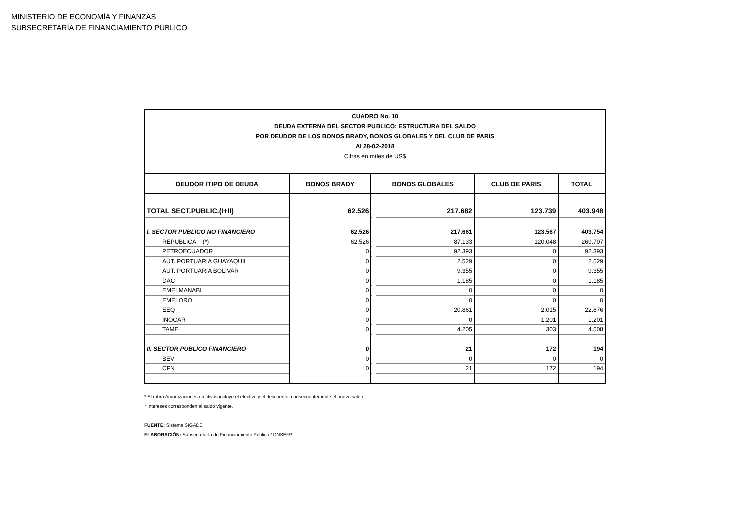MINISTERIO DE ECONOMÍA Y FINANZAS
SUBSECRETARÍA DE FINANCIAMIENTO PÚBLICO
| CUADRO No. 10 DEUDA EXTERNA DEL SECTOR PUBLICO: ESTRUCTURA DEL SALDO POR DEUDOR DE LOS BONOS BRADY, BONOS GLOBALES Y DEL CLUB DE PARIS Al 28-02-2018 Cifras en miles de US$ | | | | |
| DEUDOR /TIPO DE DEUDA | BONOS BRADY | BONOS GLOBALES | CLUB DE PARIS | TOTAL |
| TOTAL SECT.PUBLIC.(I+II) | 62.526 | 217.682 | 123.739 | 403.948 |
| I. SECTOR PUBLICO NO FINANCIERO | 62.526 | 217.661 | 123.567 | 403.754 |
| REPUBLICA (*) | 62.526 | 87.133 | 120.048 | 269.707 |
| PETROECUADOR | 0 | 92.393 | 0 | 92.393 |
| AUT. PORTUARIA GUAYAQUIL | 0 | 2.529 | 0 | 2.529 |
| AUT. PORTUARIA BOLIVAR | 0 | 9.355 | 0 | 9.355 |
| DAC | 0 | 1.185 | 0 | 1.185 |
| EMELMANABI | 0 | 0 | 0 | 0 |
| EMELORO | 0 | 0 | 0 | 0 |
| EEQ | 0 | 20.861 | 2.015 | 22.876 |
| INOCAR | 0 | 0 | 1.201 | 1.201 |
| TAME | 0 | 4.205 | 303 | 4.508 |
| II. SECTOR PUBLICO FINANCIERO | 0 | 21 | 172 | 194 |
| BEV | 0 | 0 | 0 | 0 |
| CFN | 0 | 21 | 172 | 194 |
* El rubro Amortizaciones efectivas incluye el efectivo y el descuento; consecuentemente el nuevo saldo.
* Intereses corresponden al saldo vigente.
FUENTE: Sistema SIGADE
ELABORACIÓN: Subsecretaría de Financiamiento Público / DNSEFP